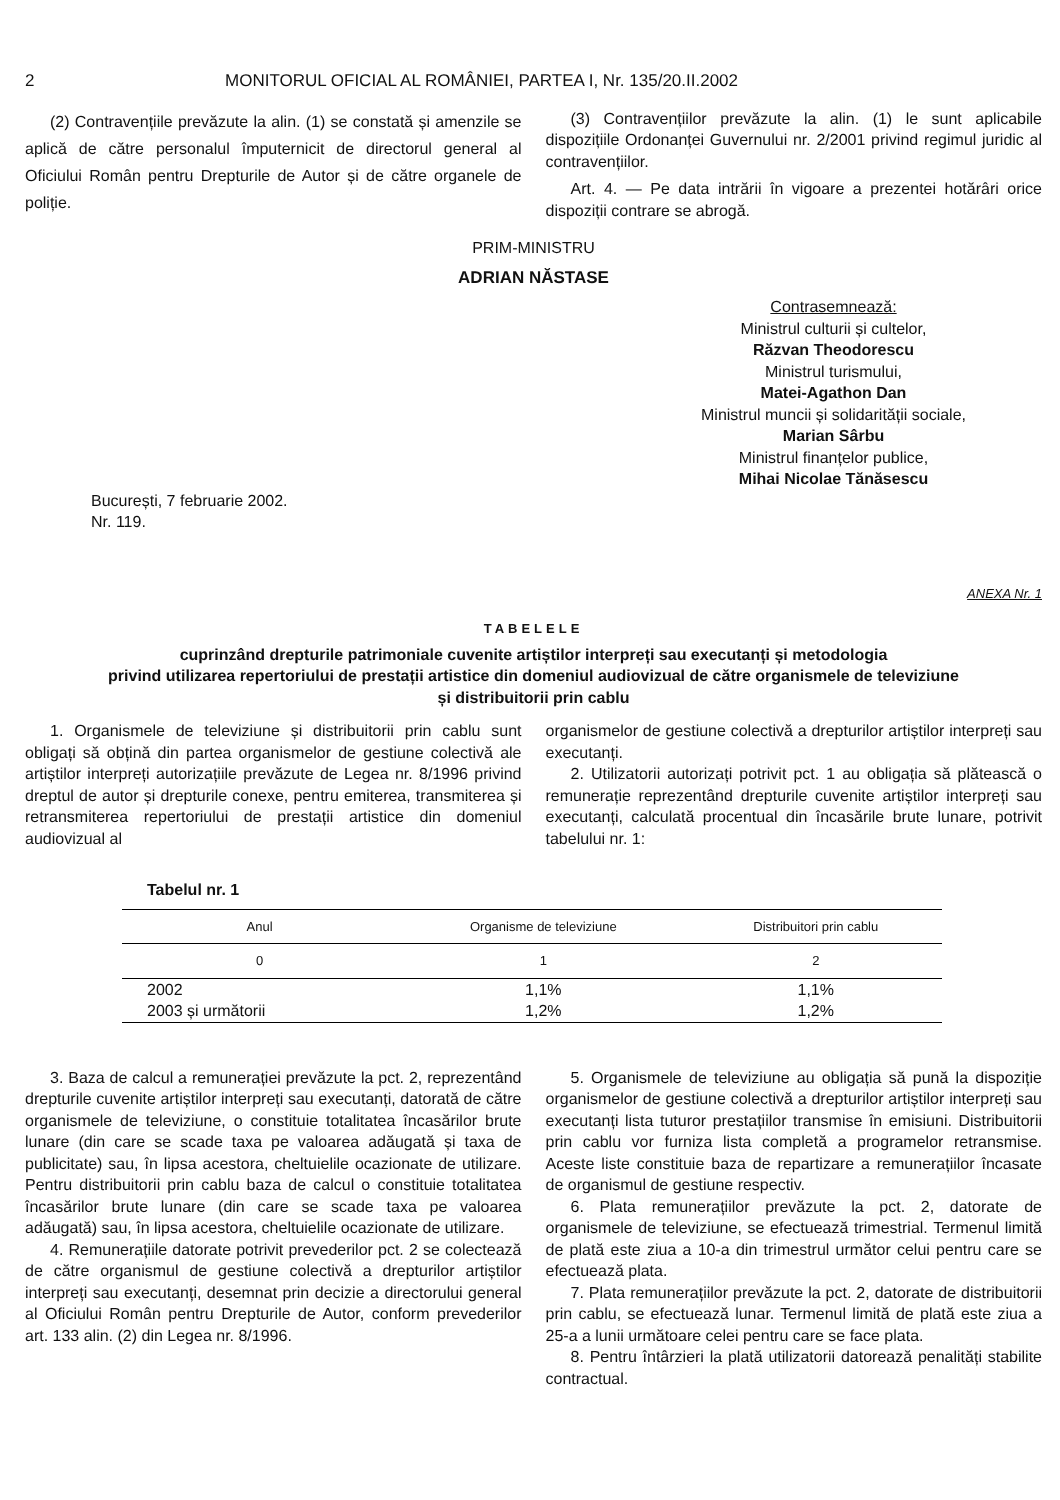2 MONITORUL OFICIAL AL ROMÂNIEI, PARTEA I, Nr. 135/20.II.2002
(2) Contravențiile prevăzute la alin. (1) se constată și amenzile se aplică de către personalul împuternicit de directorul general al Oficiului Român pentru Drepturile de Autor și de către organele de poliție.
(3) Contravențiilor prevăzute la alin. (1) le sunt aplicabile dispozițiile Ordonanței Guvernului nr. 2/2001 privind regimul juridic al contravențiilor.
Art. 4. — Pe data intrării în vigoare a prezentei hotărâri orice dispoziții contrare se abrogă.
PRIM-MINISTRU
ADRIAN NĂSTASE
Contrasemnează:
Ministrul culturii și cultelor,
Răzvan Theodorescu
Ministrul turismului,
Matei-Agathon Dan
Ministrul muncii și solidarității sociale,
Marian Sârbu
Ministrul finanțelor publice,
Mihai Nicolae Tănăsescu
București, 7 februarie 2002.
Nr. 119.
ANEXA Nr. 1
TABELELE
cuprinzând drepturile patrimoniale cuvenite artiștilor interpreți sau executanți și metodologia
privind utilizarea repertoriului de prestații artistice din domeniul audiovizual de către organismele de televiziune
și distribuitorii prin cablu
1. Organismele de televiziune și distribuitorii prin cablu sunt obligați să obțină din partea organismelor de gestiune colectivă ale artiștilor interpreți autorizațiile prevăzute de Legea nr. 8/1996 privind dreptul de autor și drepturile conexe, pentru emiterea, transmiterea și retransmiterea repertoriului de prestații artistice din domeniul audiovizual al
organismelor de gestiune colectivă a drepturilor artiștilor interpreți sau executanți.
2. Utilizatorii autorizați potrivit pct. 1 au obligația să plătească o remunerație reprezentând drepturile cuvenite artiștilor interpreți sau executanți, calculată procentual din încasările brute lunare, potrivit tabelului nr. 1:
Tabelul nr. 1
| Anul | Organisme de televiziune | Distribuitori prin cablu |
| --- | --- | --- |
| 0 | 1 | 2 |
| 2002 | 1,1% | 1,1% |
| 2003 și următorii | 1,2% | 1,2% |
3. Baza de calcul a remunerației prevăzute la pct. 2, reprezentând drepturile cuvenite artiștilor interpreți sau executanți, datorată de către organismele de televiziune, o constituie totalitatea încasărilor brute lunare (din care se scade taxa pe valoarea adăugată și taxa de publicitate) sau, în lipsa acestora, cheltuielile ocazionate de utilizare. Pentru distribuitorii prin cablu baza de calcul o constituie totalitatea încasărilor brute lunare (din care se scade taxa pe valoarea adăugată) sau, în lipsa acestora, cheltuielile ocazionate de utilizare.
4. Remunerațiile datorate potrivit prevederilor pct. 2 se colectează de către organismul de gestiune colectivă a drepturilor artiștilor interpreți sau executanți, desemnat prin decizie a directorului general al Oficiului Român pentru Drepturile de Autor, conform prevederilor art. 133 alin. (2) din Legea nr. 8/1996.
5. Organismele de televiziune au obligația să pună la dispoziție organismelor de gestiune colectivă a drepturilor artiștilor interpreți sau executanți lista tuturor prestațiilor transmise în emisiuni. Distribuitorii prin cablu vor furniza lista completă a programelor retransmise. Aceste liste constituie baza de repartizare a remunerațiilor încasate de organismul de gestiune respectiv.
6. Plata remunerațiilor prevăzute la pct. 2, datorate de organismele de televiziune, se efectuează trimestrial. Termenul limită de plată este ziua a 10-a din trimestrul următor celui pentru care se efectuează plata.
7. Plata remunerațiilor prevăzute la pct. 2, datorate de distribuitorii prin cablu, se efectuează lunar. Termenul limită de plată este ziua a 25-a a lunii următoare celei pentru care se face plata.
8. Pentru întârzieri la plată utilizatorii datorează penalități stabilite contractual.